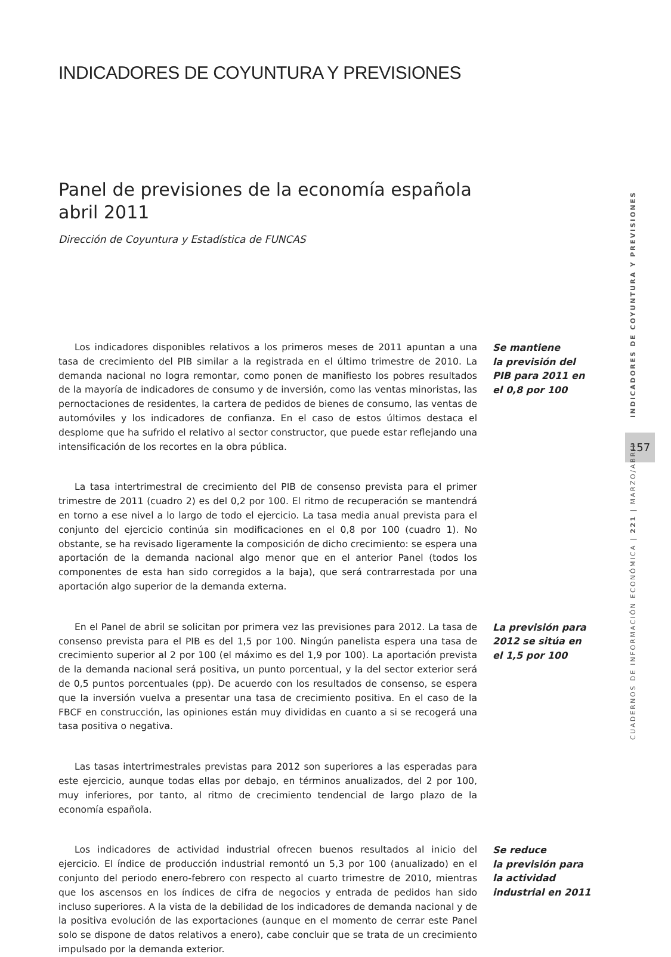INDICADORES DE COYUNTURA Y PREVISIONES
Panel de previsiones de la economía española
abril 2011
Dirección de Coyuntura y Estadística de FUNCAS
Los indicadores disponibles relativos a los primeros meses de 2011 apuntan a una tasa de crecimiento del PIB similar a la registrada en el último trimestre de 2010. La demanda nacional no logra remontar, como ponen de manifiesto los pobres resultados de la mayoría de indicadores de consumo y de inversión, como las ventas minoristas, las pernoctaciones de residentes, la cartera de pedidos de bienes de consumo, las ventas de automóviles y los indicadores de confianza. En el caso de estos últimos destaca el desplome que ha sufrido el relativo al sector constructor, que puede estar reflejando una intensificación de los recortes en la obra pública.
Se mantiene
la previsión del PIB para 2011 en el 0,8 por 100
La tasa intertrimestral de crecimiento del PIB de consenso prevista para el primer trimestre de 2011 (cuadro 2) es del 0,2 por 100. El ritmo de recuperación se mantendrá en torno a ese nivel a lo largo de todo el ejercicio. La tasa media anual prevista para el conjunto del ejercicio continúa sin modificaciones en el 0,8 por 100 (cuadro 1). No obstante, se ha revisado ligeramente la composición de dicho crecimiento: se espera una aportación de la demanda nacional algo menor que en el anterior Panel (todos los componentes de esta han sido corregidos a la baja), que será contrarrestada por una aportación algo superior de la demanda externa.
En el Panel de abril se solicitan por primera vez las previsiones para 2012. La tasa de consenso prevista para el PIB es del 1,5 por 100. Ningún panelista espera una tasa de crecimiento superior al 2 por 100 (el máximo es del 1,9 por 100). La aportación prevista de la demanda nacional será positiva, un punto porcentual, y la del sector exterior será de 0,5 puntos porcentuales (pp). De acuerdo con los resultados de consenso, se espera que la inversión vuelva a presentar una tasa de crecimiento positiva. En el caso de la FBCF en construcción, las opiniones están muy divididas en cuanto a si se recogerá una tasa positiva o negativa.
La previsión para 2012 se sitúa en el 1,5 por 100
Las tasas intertrimestrales previstas para 2012 son superiores a las esperadas para este ejercicio, aunque todas ellas por debajo, en términos anualizados, del 2 por 100, muy inferiores, por tanto, al ritmo de crecimiento tendencial de largo plazo de la economía española.
Los indicadores de actividad industrial ofrecen buenos resultados al inicio del ejercicio. El índice de producción industrial remontó un 5,3 por 100 (anualizado) en el conjunto del periodo enero-febrero con respecto al cuarto trimestre de 2010, mientras que los ascensos en los índices de cifra de negocios y entrada de pedidos han sido incluso superiores. A la vista de la debilidad de los indicadores de demanda nacional y de la positiva evolución de las exportaciones (aunque en el momento de cerrar este Panel solo se dispone de datos relativos a enero), cabe concluir que se trata de un crecimiento impulsado por la demanda exterior.
Se reduce
la previsión para
la actividad
industrial en 2011
INDICADORES DE COYUNTURA Y PREVISIONES
157
CUADERNOS DE INFORMACIÓN ECONÓMICA | 221 | MARZO/ABRIL